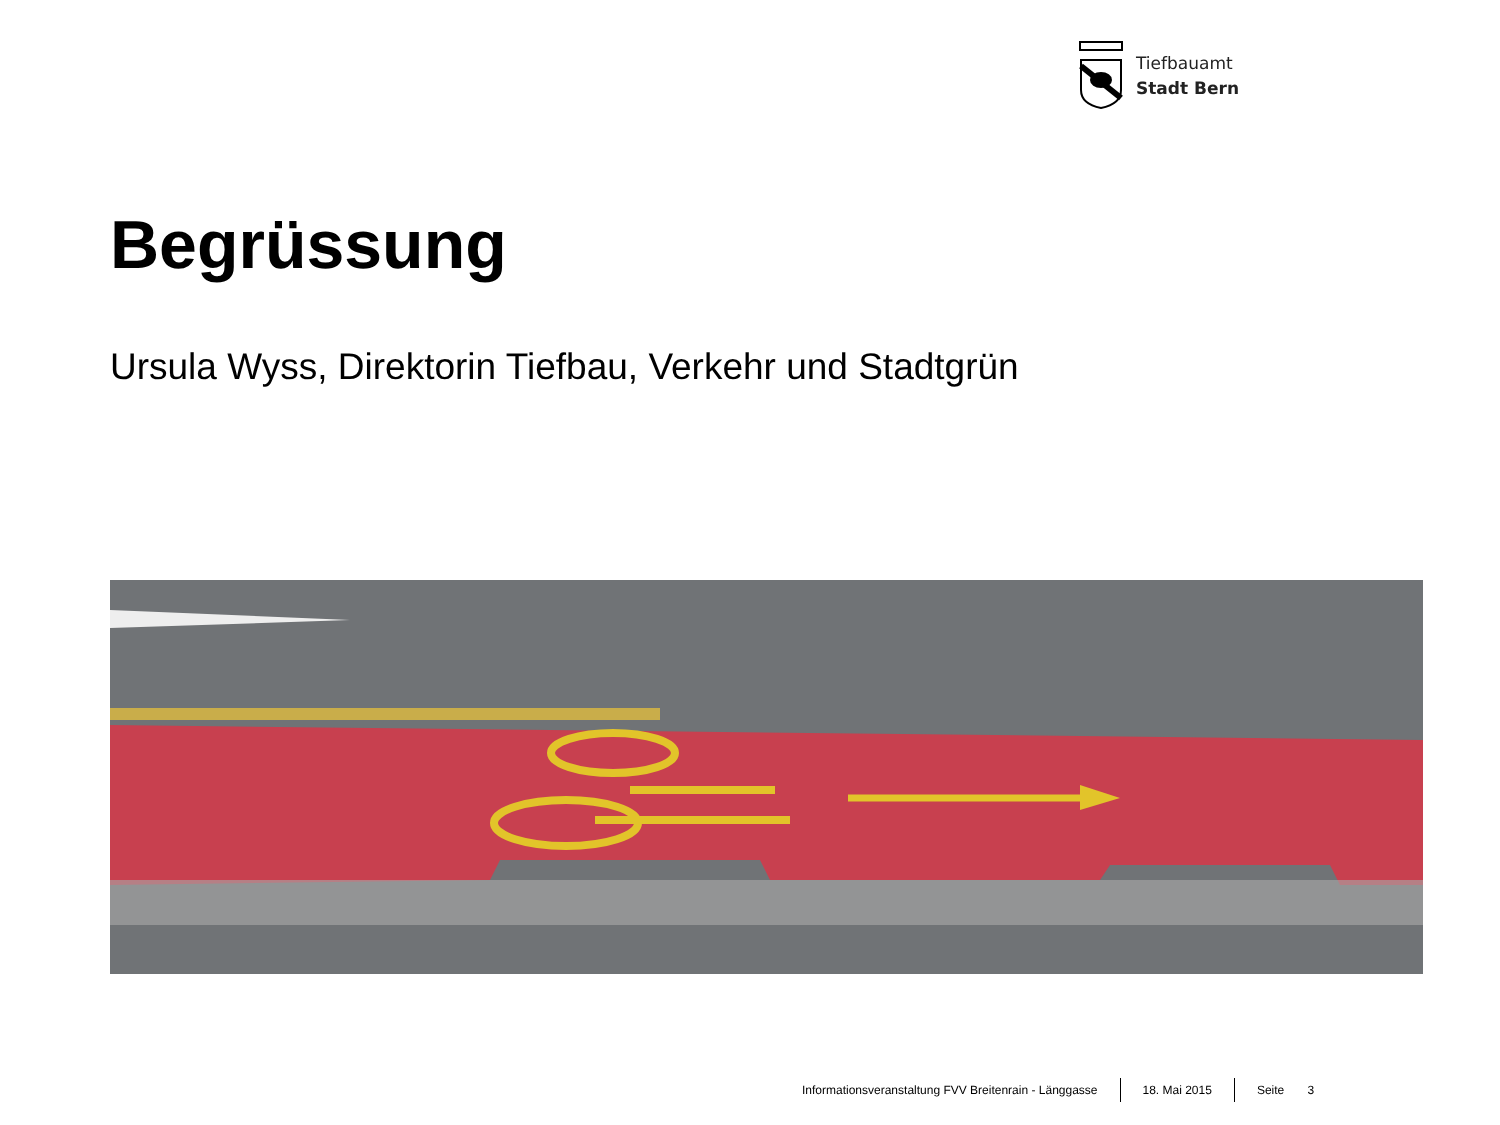Tiefbauamt
Stadt Bern
Begrüssung
Ursula Wyss, Direktorin Tiefbau, Verkehr und Stadtgrün
Informationsveranstaltung FVV Breitenrain - Länggasse 18. Mai 2015 Seite 3